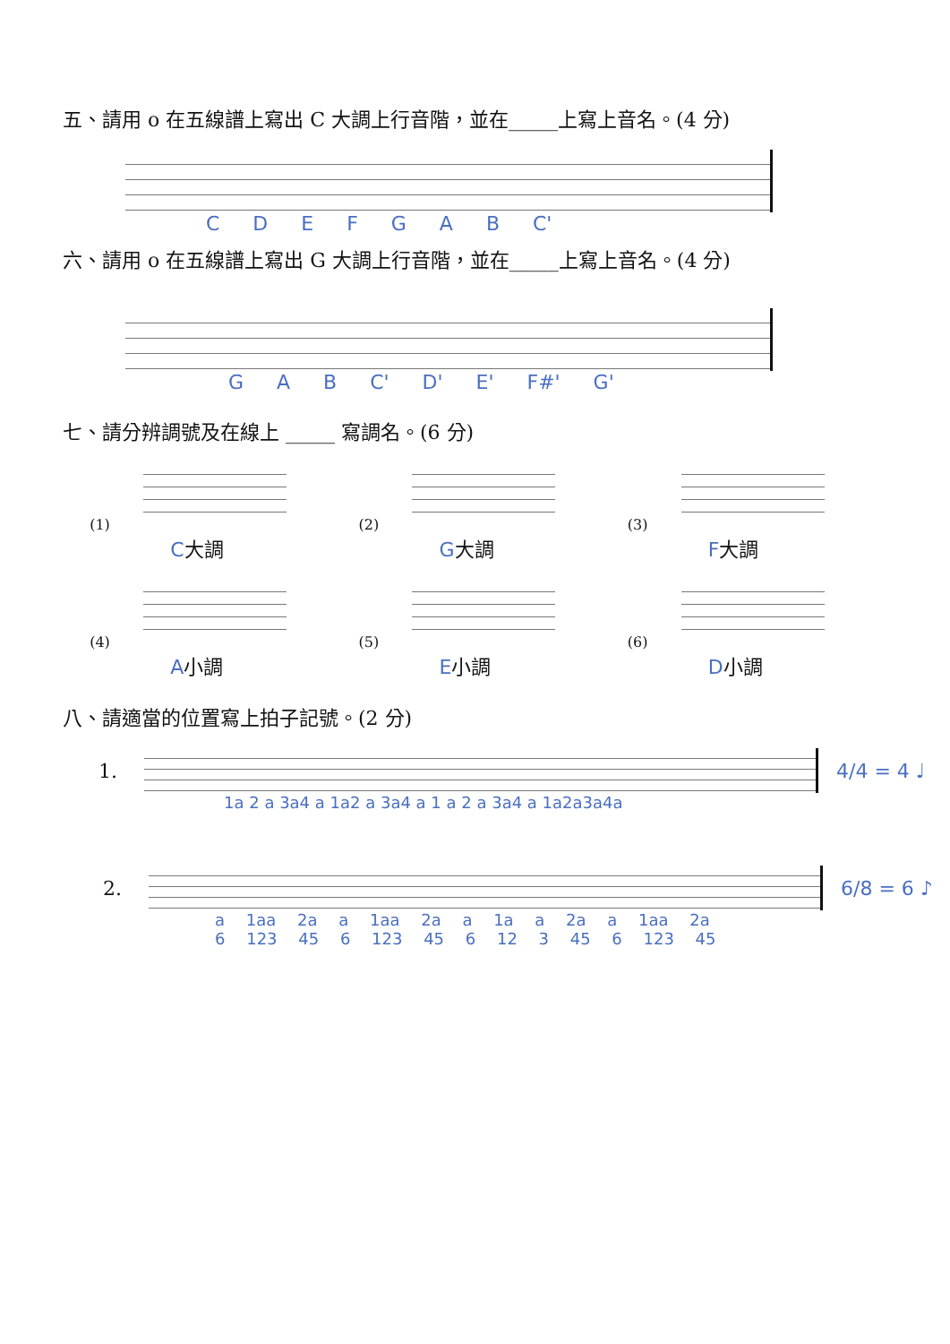五、請用 o 在五線譜上寫出 C 大調上行音階，並在_____上寫上音名。(4 分)
C D E F G A B C'
六、請用 o 在五線譜上寫出 G 大調上行音階，並在_____上寫上音名。(4 分)
G A B C' D' E' F#' G'
七、請分辨調號及在線上 _____ 寫調名。(6 分)
(1)
C大調
(2)
G大調
(3)
F大調
(4)
A小調
(5)
E小調
(6)
D小調
八、請適當的位置寫上拍子記號。(2 分)
1. 4/4 = 4 ♩
1a 2 a 3a4 a 1a2 a 3a4 a 1 a 2 a 3a4 a 1a2a3a4a
2. 6/8 = 6 ♪
a 1aa 2a a 1aa 2a a 1a a 2a a 1aa 2a
6 123 45 6 123 45 6 12 3 45 6 123 45